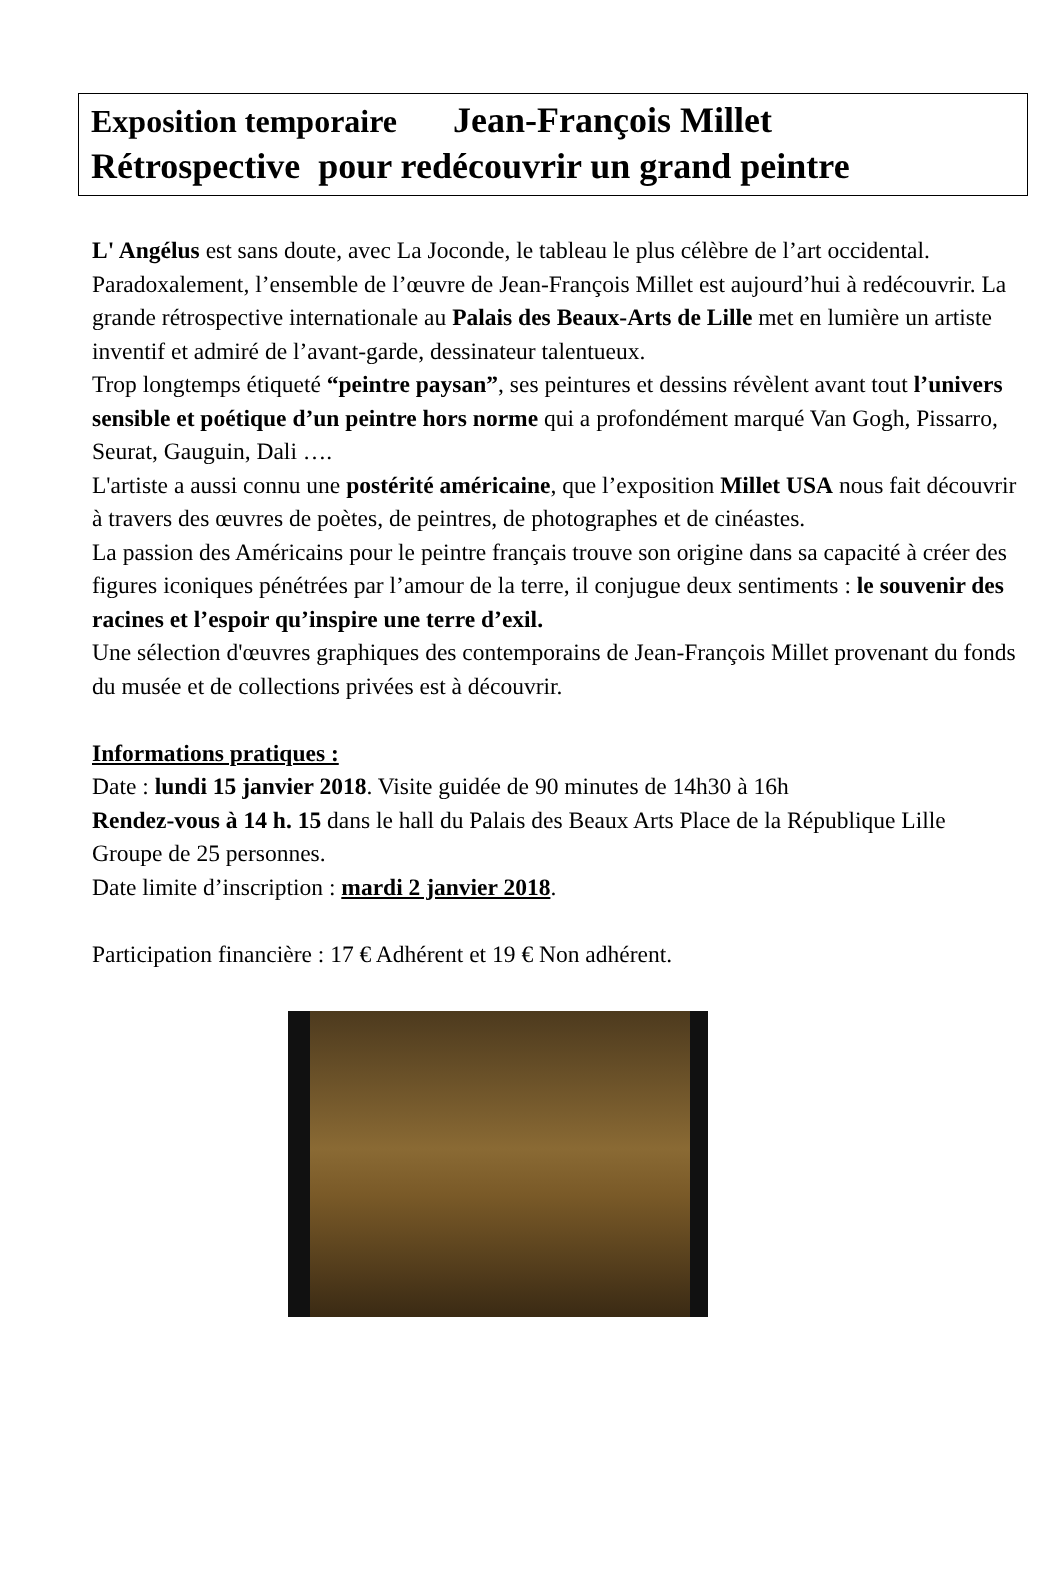Exposition temporaire Jean-François Millet
Rétrospective pour redécouvrir un grand peintre
L' Angélus est sans doute, avec La Joconde, le tableau le plus célèbre de l’art occidental. Paradoxalement, l’ensemble de l’œuvre de Jean-François Millet est aujourd’hui à redécouvrir. La grande rétrospective internationale au Palais des Beaux-Arts de Lille met en lumière un artiste inventif et admiré de l’avant-garde, dessinateur talentueux.
Trop longtemps étiqueté “peintre paysan”, ses peintures et dessins révèlent avant tout l’univers sensible et poétique d’un peintre hors norme qui a profondément marqué Van Gogh, Pissarro, Seurat, Gauguin, Dali ….
L'artiste a aussi connu une postérité américaine, que l’exposition Millet USA nous fait découvrir à travers des œuvres de poètes, de peintres, de photographes et de cinéastes.
La passion des Américains pour le peintre français trouve son origine dans sa capacité à créer des figures iconiques pénétrées par l’amour de la terre, il conjugue deux sentiments : le souvenir des racines et l’espoir qu’inspire une terre d’exil.
Une sélection d'œuvres graphiques des contemporains de Jean-François Millet provenant du fonds du musée et de collections privées est à découvrir.
Informations pratiques :
Date : lundi 15 janvier 2018. Visite guidée de 90 minutes de 14h30 à 16h
Rendez-vous à 14 h. 15 dans le hall du Palais des Beaux Arts Place de la République Lille
Groupe de 25 personnes.
Date limite d’inscription : mardi 2 janvier 2018.
Participation financière : 17 € Adhérent et 19 € Non adhérent.